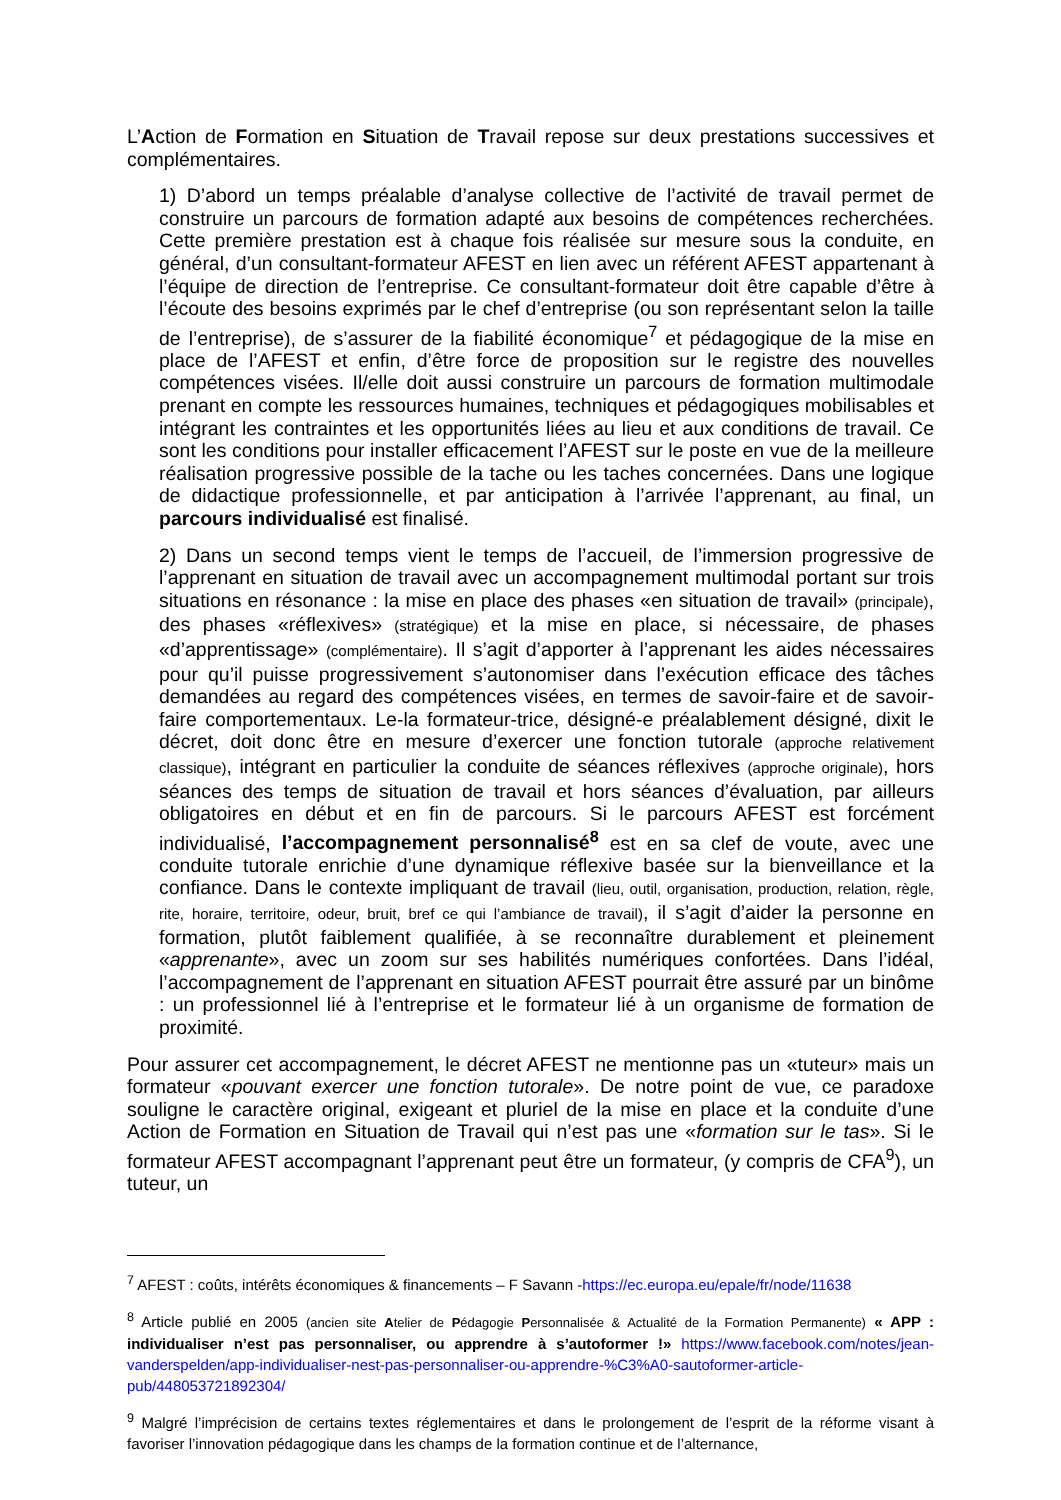L’Action de Formation en Situation de Travail repose sur deux prestations successives et complémentaires.
1) D’abord un temps préalable d’analyse collective de l’activité de travail permet de construire un parcours de formation adapté aux besoins de compétences recherchées. Cette première prestation est à chaque fois réalisée sur mesure sous la conduite, en général, d’un consultant-formateur AFEST en lien avec un référent AFEST appartenant à l’équipe de direction de l’entreprise. Ce consultant-formateur doit être capable d’être à l’écoute des besoins exprimés par le chef d’entreprise (ou son représentant selon la taille de l’entreprise), de s’assurer de la fiabilité économique<sup>7</sup> et pédagogique de la mise en place de l’AFEST et enfin, d’être force de proposition sur le registre des nouvelles compétences visées. Il/elle doit aussi construire un parcours de formation multimodale prenant en compte les ressources humaines, techniques et pédagogiques mobilisables et intégrant les contraintes et les opportunités liées au lieu et aux conditions de travail. Ce sont les conditions pour installer efficacement l’AFEST sur le poste en vue de la meilleure réalisation progressive possible de la tache ou les taches concernées. Dans une logique de didactique professionnelle, et par anticipation à l’arrivée l’apprenant, au final, un parcours individualisé est finalisé.
2) Dans un second temps vient le temps de l’accueil, de l’immersion progressive de l’apprenant en situation de travail avec un accompagnement multimodal portant sur trois situations en résonance : la mise en place des phases «en situation de travail» (principale), des phases «réflexives» (stratégique) et la mise en place, si nécessaire, de phases «d’apprentissage» (complémentaire). Il s’agit d’apporter à l’apprenant les aides nécessaires pour qu’il puisse progressivement s’autonomiser dans l’exécution efficace des tâches demandées au regard des compétences visées, en termes de savoir-faire et de savoir-faire comportementaux. Le-la formateur-trice, désigné-e préalablement désigné, dixit le décret, doit donc être en mesure d’exercer une fonction tutorale (approche relativement classique), intégrant en particulier la conduite de séances réflexives (approche originale), hors séances des temps de situation de travail et hors séances d’évaluation, par ailleurs obligatoires en début et en fin de parcours. Si le parcours AFEST est forcément individualisé, l’accompagnement personnalisé<sup>8</sup> est en sa clef de voute, avec une conduite tutorale enrichie d’une dynamique réflexive basée sur la bienveillance et la confiance. Dans le contexte impliquant de travail (lieu, outil, organisation, production, relation, règle, rite, horaire, territoire, odeur, bruit, bref ce qui l’ambiance de travail), il s’agit d’aider la personne en formation, plutôt faiblement qualifiée, à se reconnaître durablement et pleinement «apprenante», avec un zoom sur ses habilités numériques confortées. Dans l’idéal, l’accompagnement de l’apprenant en situation AFEST pourrait être assuré par un binôme : un professionnel lié à l’entreprise et le formateur lié à un organisme de formation de proximité.
Pour assurer cet accompagnement, le décret AFEST ne mentionne pas un «tuteur» mais un formateur «pouvant exercer une fonction tutorale». De notre point de vue, ce paradoxe souligne le caractère original, exigeant et pluriel de la mise en place et la conduite d’une Action de Formation en Situation de Travail qui n’est pas une «formation sur le tas». Si le formateur AFEST accompagnant l’apprenant peut être un formateur, (y compris de CFA<sup>9</sup>), un tuteur, un
<sup>7</sup> AFEST : coûts, intérêts économiques & financements – F Savann -https://ec.europa.eu/epale/fr/node/11638
<sup>8</sup> Article publié en 2005 (ancien site Atelier de Pédagogie Personnalisée & Actualité de la Formation Permanente) « APP : individualiser n’est pas personnaliser, ou apprendre à s’autoformer !» https://www.facebook.com/notes/jean-vanderspelden/app-individualiser-nest-pas-personnaliser-ou-apprendre-%C3%A0-sautoformer-article-pub/448053721892304/
<sup>9</sup> Malgré l’imprécision de certains textes réglementaires et dans le prolongement de l’esprit de la réforme visant à favoriser l’innovation pédagogique dans les champs de la formation continue et de l’alternance,